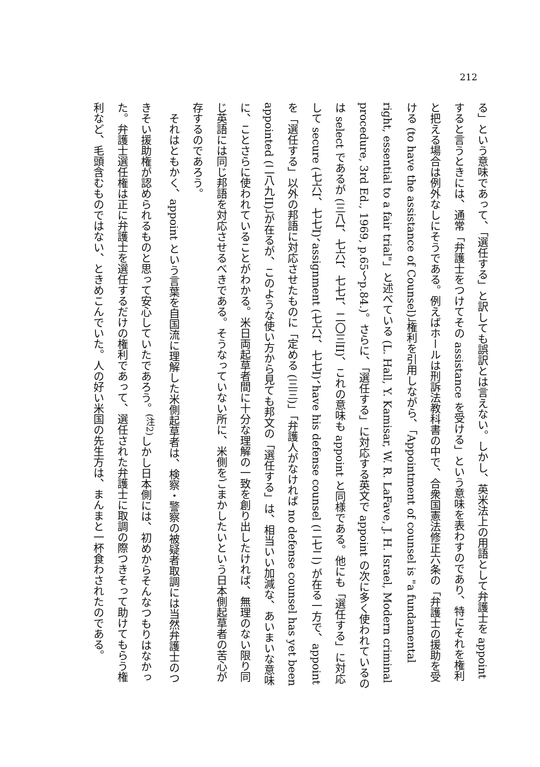212
る」という意味であって、「選任する」と訳しても誤訳とは言えない。しかし、英米法上の用語として弁護士を appoint すると言うときには、通常「弁護士をつけてその assistance を受ける」という意味を表わすのであり、特にそれを権利と把える場合は例外なしにそうである。例えばホールは刑訴法教科書の中で、合衆国憲法修正六条の「弁護士の援助を受ける (to have the assistance of Counsel)」権利を引用しながら、「Appointment of counsel is "a fundamental right, essential to a fair trial"」と述べている (L. Hall, Y. Kamisar, W. R. LaFave, J. H. Israel, Modern criminal procedure, 3rd Ed., 1969, p.65〜p.84.)。さらに、「選任する」に対応する英文で appoint の次に多く使われているのは select であるが (三八I、七六I、七七I、二〇三II)、これの意味も appoint と同様である。他にも「選任する」に対応して secure (七六I、七七I)、assignment (七六I、七七I)、have his defense counsel (二七二) が在る一方で、appoint を「選任する」以外の邦語に対応させたものに「定める (三三)」「弁護人がなければ no defense counsel has yet been appointed (二八九II)」が在るが、このような使い方から見ても邦文の「選任する」は、相当いい加減な、あいまいな意味に、ことさらに使われていることがわかる。米日両起草者間に十分な理解の一致を創り出したければ、無理のない限り同じ英語には同じ邦語を対応させるべきである。そうなっていない所に、米側をごまかしたいという日本側起草者の苦心が存するのであろう。
　それはともかく、appoint という言葉を自国流に理解した米側起草者は、検察・警察の被疑者取調には当然弁護士のつきそい援助権が認められるものと思って安心していたであろう。<sup>(注2)</sup>しかし日本側には、初めからそんなつもりはなかった。弁護士選任権は正に弁護士を選任するだけの権利であって、選任された弁護士に取調の際つきそって助けてもらう権利など、毛頭含むものではない、ときめこんでいた。人の好い米国の先生方は、まんまと一杯食わされたのである。